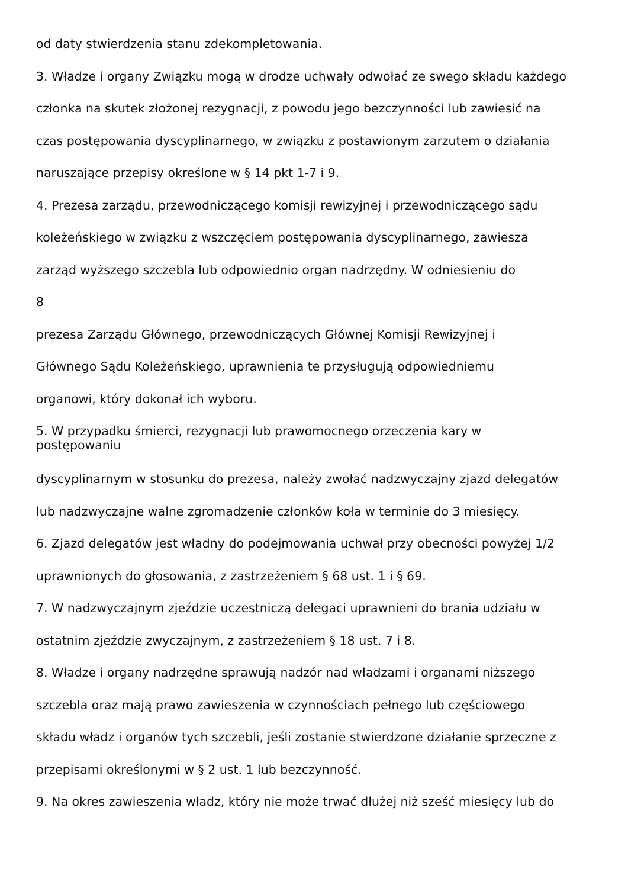od daty stwierdzenia stanu zdekompletowania.
3. Władze i organy Związku mogą w drodze uchwały odwołać ze swego składu każdego
członka na skutek złożonej rezygnacji, z powodu jego bezczynności lub zawiesić na
czas postępowania dyscyplinarnego, w związku z postawionym zarzutem o działania
naruszające przepisy określone w § 14 pkt 1-7 i 9.
4. Prezesa zarządu, przewodniczącego komisji rewizyjnej i przewodniczącego sądu
koleżeńskiego w związku z wszczęciem postępowania dyscyplinarnego, zawiesza
zarząd wyższego szczebla lub odpowiednio organ nadrzędny. W odniesieniu do
8
prezesa Zarządu Głównego, przewodniczących Głównej Komisji Rewizyjnej i
Głównego Sądu Koleżeńskiego, uprawnienia te przysługują odpowiedniemu
organowi, który dokonał ich wyboru.
5. W przypadku śmierci, rezygnacji lub prawomocnego orzeczenia kary w
postępowaniu
dyscyplinarnym w stosunku do prezesa, należy zwołać nadzwyczajny zjazd delegatów
lub nadzwyczajne walne zgromadzenie członków koła w terminie do 3 miesięcy.
6. Zjazd delegatów jest władny do podejmowania uchwał przy obecności powyżej 1/2
uprawnionych do głosowania, z zastrzeżeniem § 68 ust. 1 i § 69.
7. W nadzwyczajnym zjeździe uczestniczą delegaci uprawnieni do brania udziału w
ostatnim zjeździe zwyczajnym, z zastrzeżeniem § 18 ust. 7 i 8.
8. Władze i organy nadrzędne sprawują nadzór nad władzami i organami niższego
szczebla oraz mają prawo zawieszenia w czynnościach pełnego lub częściowego
składu władz i organów tych szczebli, jeśli zostanie stwierdzone działanie sprzeczne z
przepisami określonymi w § 2 ust. 1 lub bezczynność.
9. Na okres zawieszenia władz, który nie może trwać dłużej niż sześć miesięcy lub do